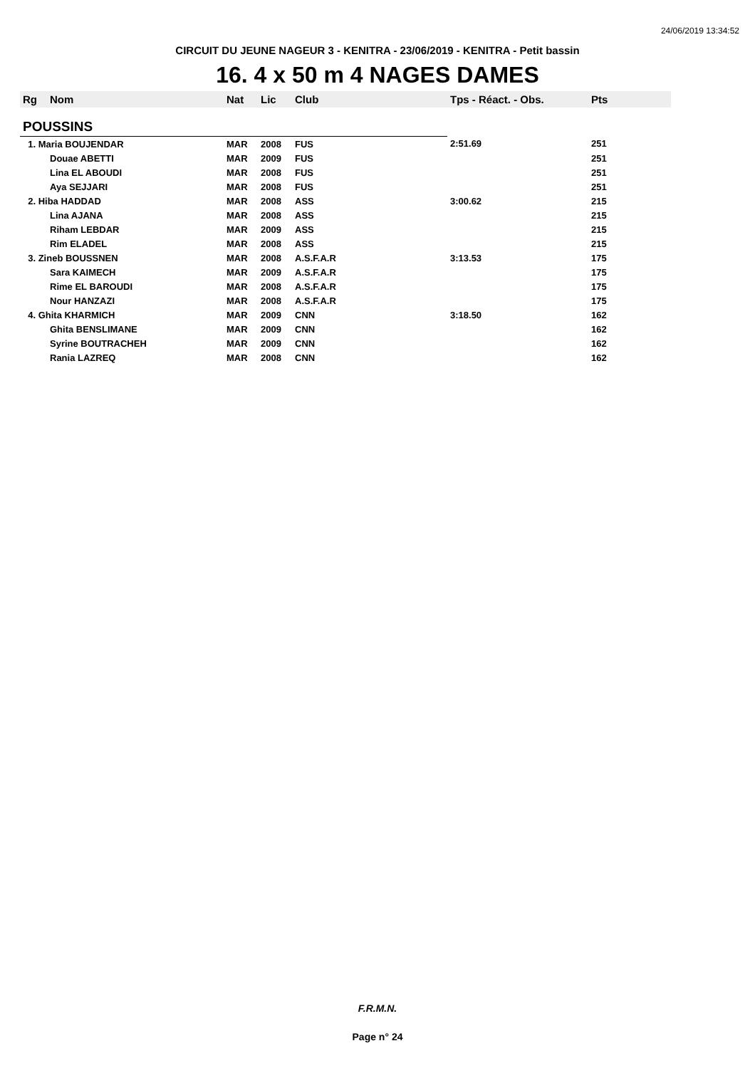24/06/2019 13:34:52
CIRCUIT DU JEUNE NAGEUR 3 - KENITRA - 23/06/2019 - KENITRA - Petit bassin
16. 4 x 50 m 4 NAGES DAMES
| Rg | Nom | Nat | Lic | Club | Tps - Réact. - Obs. | Pts |
| --- | --- | --- | --- | --- | --- | --- |
| POUSSINS | | | | | | |
| 1. Maria BOUJENDAR | | MAR | 2008 | FUS | 2:51.69 | 251 |
| | Douae ABETTI | MAR | 2009 | FUS | | 251 |
| | Lina EL ABOUDI | MAR | 2008 | FUS | | 251 |
| | Aya SEJJARI | MAR | 2008 | FUS | | 251 |
| 2. Hiba HADDAD | | MAR | 2008 | ASS | 3:00.62 | 215 |
| | Lina AJANA | MAR | 2008 | ASS | | 215 |
| | Riham LEBDAR | MAR | 2009 | ASS | | 215 |
| | Rim ELADEL | MAR | 2008 | ASS | | 215 |
| 3. Zineb BOUSSNEN | | MAR | 2008 | A.S.F.A.R | 3:13.53 | 175 |
| | Sara KAIMECH | MAR | 2009 | A.S.F.A.R | | 175 |
| | Rime EL BAROUDI | MAR | 2008 | A.S.F.A.R | | 175 |
| | Nour HANZAZI | MAR | 2008 | A.S.F.A.R | | 175 |
| 4. Ghita KHARMICH | | MAR | 2009 | CNN | 3:18.50 | 162 |
| | Ghita BENSLIMANE | MAR | 2009 | CNN | | 162 |
| | Syrine BOUTRACHEH | MAR | 2009 | CNN | | 162 |
| | Rania LAZREQ | MAR | 2008 | CNN | | 162 |
F.R.M.N.
Page n° 24